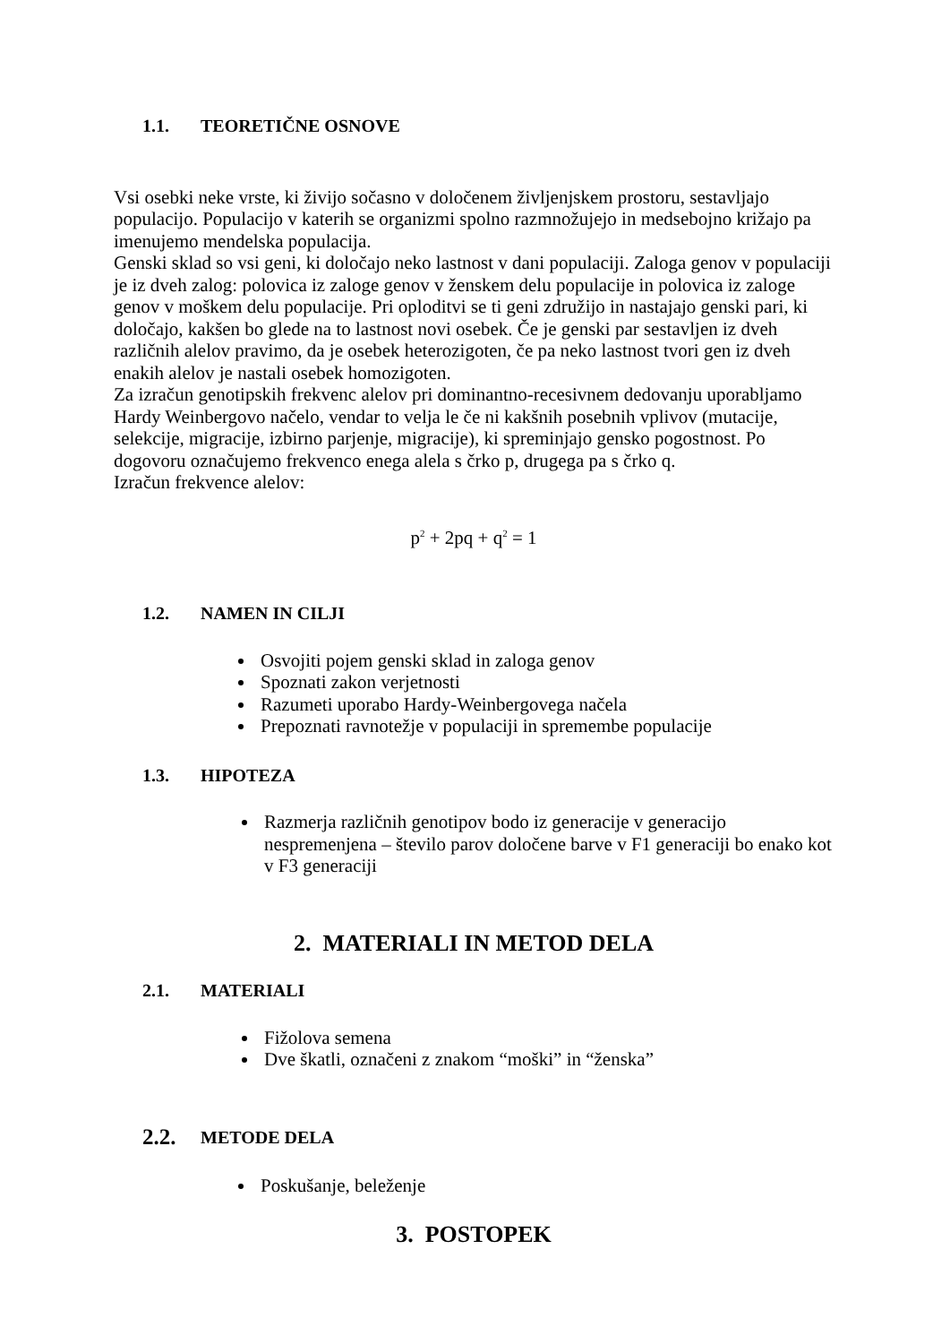1.1. TEORETIČNE OSNOVE
Vsi osebki neke vrste, ki živijo sočasno v določenem življenjskem prostoru, sestavljajo populacijo. Populacijo v katerih se organizmi spolno razmnožujejo in medsebojno križajo pa imenujemo mendelska populacija.
Genski sklad so vsi geni, ki določajo neko lastnost v dani populaciji. Zaloga genov v populaciji je iz dveh zalog: polovica iz zaloge genov v ženskem delu populacije in polovica iz zaloge genov v moškem delu populacije. Pri oploditvi se ti geni združijo in nastajajo genski pari, ki določajo, kakšen bo glede na to lastnost novi osebek. Če je genski par sestavljen iz dveh različnih alelov pravimo, da je osebek heterozigoten, če pa neko lastnost tvori gen iz dveh enakih alelov je nastali osebek homozigoten.
Za izračun genotipskih frekvenc alelov pri dominantno-recesivnem dedovanju uporabljamo Hardy Weinbergovo načelo, vendar to velja le če ni kakšnih posebnih vplivov (mutacije, selekcije, migracije, izbirno parjenje, migracije), ki spreminjajo gensko pogostnost. Po dogovoru označujemo frekvenco enega alela s črko p, drugega pa s črko q.
Izračun frekvence alelov:
p<sup>2</sup> + 2pq + q<sup>2</sup> = 1
1.2. NAMEN IN CILJI
Osvojiti pojem genski sklad in zaloga genov
Spoznati zakon verjetnosti
Razumeti uporabo Hardy-Weinbergovega načela
Prepoznati ravnotežje v populaciji in spremembe populacije
1.3. HIPOTEZA
Razmerja različnih genotipov bodo iz generacije v generacijo nespremenjena – število parov določene barve v F1 generaciji bo enako kot v F3 generaciji
2. MATERIALI IN METOD DELA
2.1. MATERIALI
Fižolova semena
Dve škatli, označeni z znakom “moški” in “ženska”
2.2. METODE DELA
Poskušanje, beleženje
3. POSTOPEK